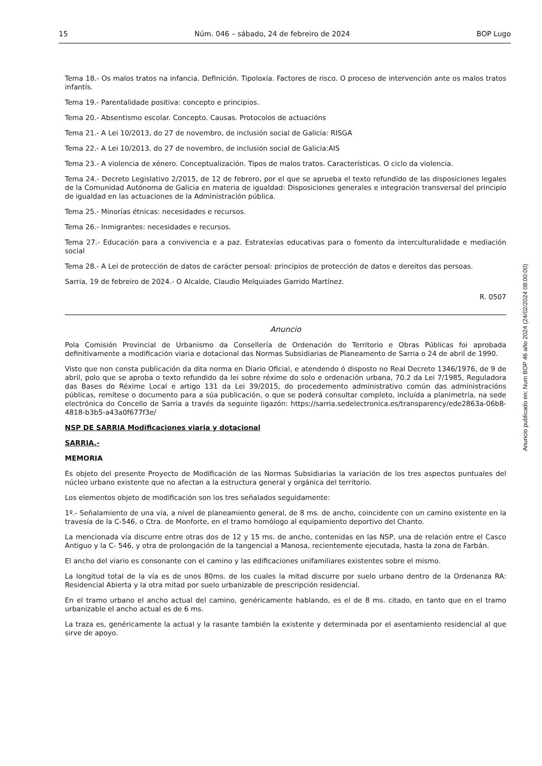15 Núm. 046 – sábado, 24 de febreiro de 2024 BOP Lugo
Tema 18.- Os malos tratos na infancia. Definición. Tipoloxía. Factores de risco. O proceso de intervención ante os malos tratos infantís.
Tema 19.- Parentalidade positiva: concepto e principios.
Tema 20.- Absentismo escolar. Concepto. Causas. Protocolos de actuacións
Tema 21.- A Lei 10/2013, do 27 de novembro, de inclusión social de Galicia: RISGA
Tema 22.- A Lei 10/2013, do 27 de novembro, de inclusión social de Galicia:AIS
Tema 23.- A violencia de xénero. Conceptualización. Tipos de malos tratos. Características. O ciclo da violencia.
Tema 24.- Decreto Legislativo 2/2015, de 12 de febrero, por el que se aprueba el texto refundido de las disposiciones legales de la Comunidad Autónoma de Galicia en materia de igualdad: Disposiciones generales e integración transversal del principio de igualdad en las actuaciones de la Administración pública.
Tema 25.- Minorías étnicas: necesidades e recursos.
Tema 26.- Inmigrantes: necesidades e recursos.
Tema 27.- Educación para a convivencia e a paz. Estratexias educativas para o fomento da interculturalidade e mediación social
Tema 28.- A Lei de protección de datos de carácter persoal: principios de protección de datos e dereitos das persoas.
Sarria, 19 de febreiro de 2024.- O Alcalde, Claudio Melquiades Garrido Martínez.
R. 0507
Anuncio
Pola Comisión Provincial de Urbanismo da Consellería de Ordenación do Territorio e Obras Públicas foi aprobada definitivamente a modificación viaria e dotacional das Normas Subsidiarias de Planeamento de Sarria o 24 de abril de 1990.
Visto que non consta publicación da dita norma en Diario Oficial, e atendendo ó disposto no Real Decreto 1346/1976, de 9 de abril, polo que se aproba o texto refundido da lei sobre réxime do solo e ordenación urbana, 70.2 da Lei 7/1985, Reguladora das Bases do Réxime Local e artigo 131 da Lei 39/2015, do procedemento administrativo común das administracións públicas, remítese o documento para a súa publicación, o que se poderá consultar completo, incluída a planimetría, na sede electrónica do Concello de Sarria a través da seguinte ligazón: https://sarria.sedelectronica.es/transparency/ede2863a-06b8-4818-b3b5-a43a0f677f3e/
NSP DE SARRIA Modificaciones viaria y dotacional
SARRIA.-
MEMORIA
Es objeto del presente Proyecto de Modificación de las Normas Subsidiarias la variación de los tres aspectos puntuales del núcleo urbano existente que no afectan a la estructura general y orgánica del territorio.
Los elementos objeto de modificación son los tres señalados seguidamente:
1º.- Señalamiento de una vía, a nivel de planeamiento general, de 8 ms. de ancho, coincidente con un camino existente en la travesía de la C-546, o Ctra. de Monforte, en el tramo homólogo al equipamiento deportivo del Chanto.
La mencionada vía discurre entre otras dos de 12 y 15 ms. de ancho, contenidas en las NSP, una de relación entre el Casco Antiguo y la C- 546, y otra de prolongación de la tangencial a Manosa, recientemente ejecutada, hasta la zona de Farbán.
El ancho del viario es consonante con el camino y las edificaciones unifamiliares existentes sobre el mismo.
La longitud total de la vía es de unos 80ms. de los cuales la mitad discurre por suelo urbano dentro de la Ordenanza RA: Residencial Abierta y la otra mitad por suelo urbanizable de prescripción residencial.
En el tramo urbano el ancho actual del camino, genéricamente hablando, es el de 8 ms. citado, en tanto que en el tramo urbanizable el ancho actual es de 6 ms.
La traza es, genéricamente la actual y la rasante también la existente y determinada por el asentamiento residencial al que sirve de apoyo.
Anuncio publicado en: Num BOP 46 año 2024 (24/02/2024 08:00:00)